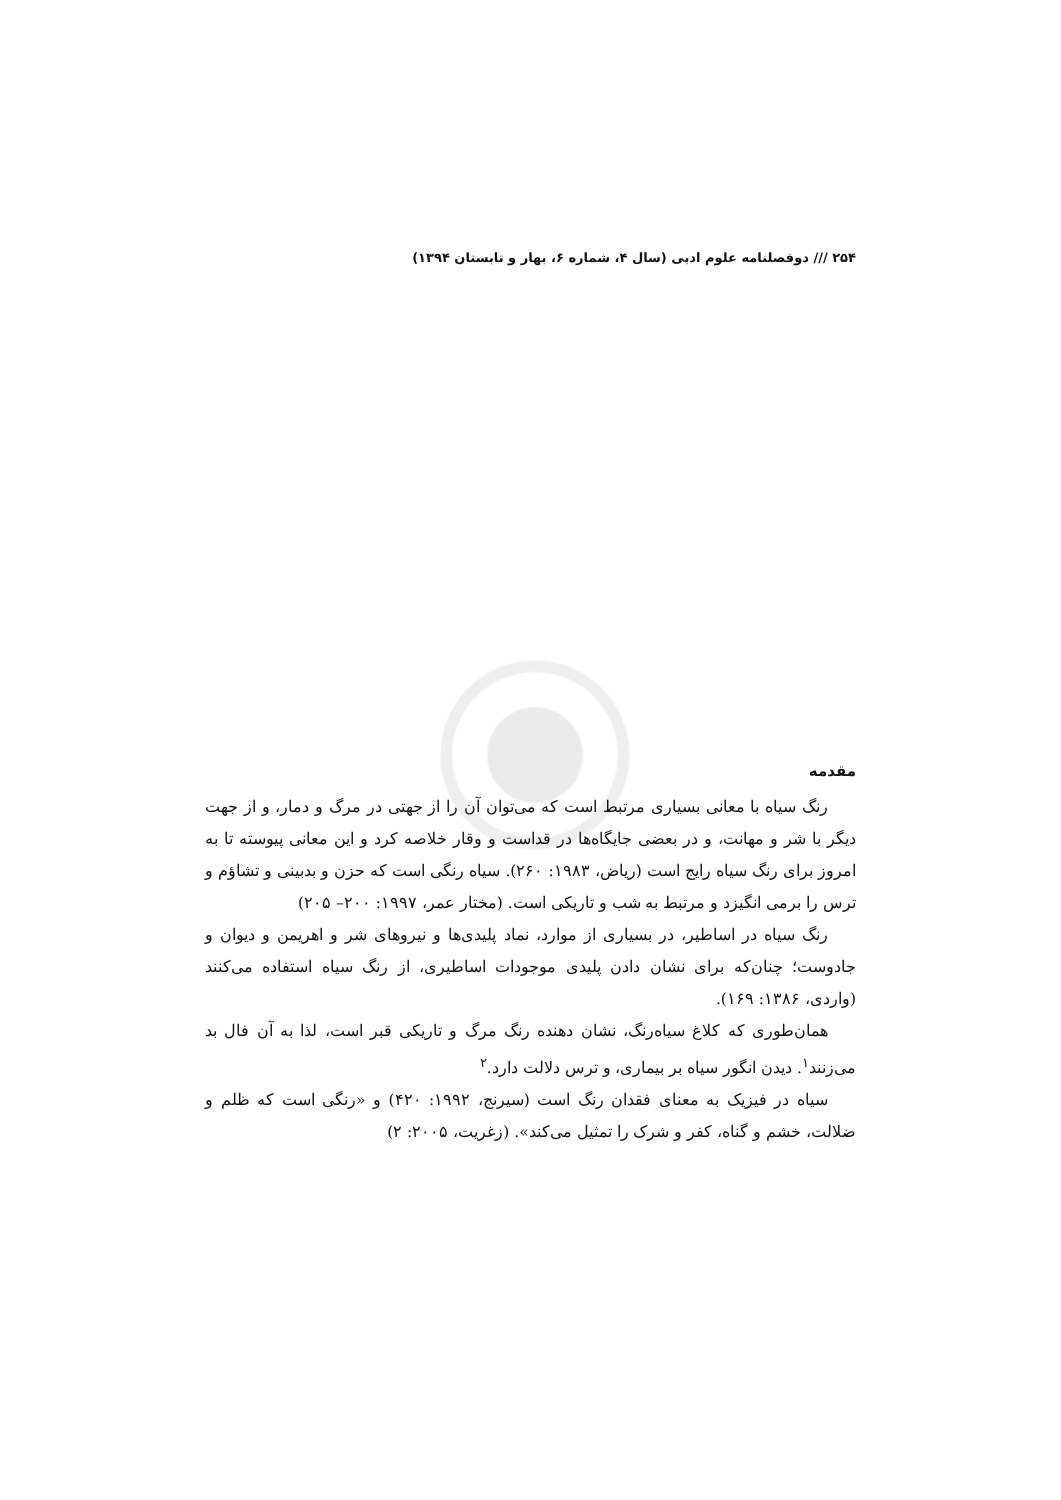۲۵۴ /// دوفصلنامه علوم ادبی (سال ۴، شماره ۶، بهار و تابستان ۱۳۹۴)
مقدمه
رنگ سیاه با معانی بسیاری مرتبط است که می‌توان آن را از جهتی در مرگ و دمار، و از جهت دیگر با شر و مهانت، و در بعضی جایگاه‌ها در قداست و وقار خلاصه کرد و این معانی پیوسته تا به امروز برای رنگ سیاه رایج است (ریاض، ۱۹۸۳: ۲۶۰). سیاه رنگی است که حزن و بدبینی و تشاؤم و ترس را برمی انگیزد و مرتبط به شب و تاریکی است. (مختار عمر، ۱۹۹۷: ۲۰۰– ۲۰۵)
رنگ سیاه در اساطیر، در بسیاری از موارد، نماد پلیدی‌ها و نیروهای شر و اهریمن و دیوان و جادوست؛ چنان‌که برای نشان دادن پلیدی موجودات اساطیری، از رنگ سیاه استفاده می‌کنند (واردی، ۱۳۸۶: ۱۶۹).
همان‌طوری که کلاغ سیاه‌رنگ، نشان دهنده رنگ مرگ و تاریکی قبر است، لذا به آن فال بد می‌زنند<sup>۱</sup>. دیدن انگور سیاه بر بیماری، و ترس دلالت دارد.<sup>۲</sup>
سیاه در فیزیک به معنای فقدان رنگ است (سیرنج، ۱۹۹۲: ۴۲۰) و «رنگی است که ظلم و ضلالت، خشم و گناه، کفر و شرک را تمثیل می‌کند». (زغریت، ۲۰۰۵: ۲)